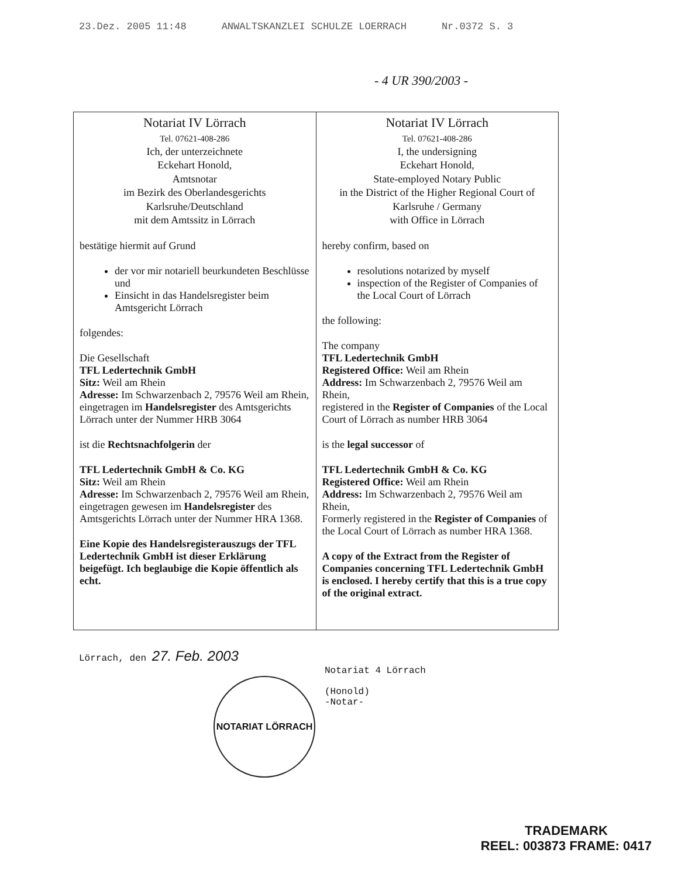23.Dez. 2005 11:48 ANWALTSKANZLEI SCHULZE LOERRACH Nr.0372 S. 3
- 4 UR 390/2003 -
| Notariat IV Lörrach Tel. 07621-408-286 Ich, der unterzeichnete Eckehart Honold, Amtsnotar im Bezirk des Oberlandesgerichts Karlsruhe/Deutschland mit dem Amtssitz in Lörrach bestätige hiermit auf Grund der vor mir notariell beurkundeten Beschlüsse und Einsicht in das Handelsregister beim Amtsgericht Lörrach folgendes: Die Gesellschaft TFL Ledertechnik GmbH Sitz: Weil am Rhein Adresse: Im Schwarzenbach 2, 79576 Weil am Rhein, eingetragen im Handelsregister des Amtsgerichts Lörrach unter der Nummer HRB 3064 ist die Rechtsnachfolgerin der TFL Ledertechnik GmbH & Co. KG Sitz: Weil am Rhein Adresse: Im Schwarzenbach 2, 79576 Weil am Rhein, eingetragen gewesen im Handelsregister des Amtsgerichts Lörrach unter der Nummer HRA 1368. Eine Kopie des Handelsregisterauszugs der TFL Ledertechnik GmbH ist dieser Erklärung beigefügt. Ich beglaubige die Kopie öffentlich als echt. | Notariat IV Lörrach Tel. 07621-408-286 I, the undersigning Eckehart Honold, State-employed Notary Public in the District of the Higher Regional Court of Karlsruhe / Germany with Office in Lörrach hereby confirm, based on resolutions notarized by myself inspection of the Register of Companies of the Local Court of Lörrach the following: The company TFL Ledertechnik GmbH Registered Office: Weil am Rhein Address: Im Schwarzenbach 2, 79576 Weil am Rhein, registered in the Register of Companies of the Local Court of Lörrach as number HRB 3064 is the legal successor of TFL Ledertechnik GmbH & Co. KG Registered Office: Weil am Rhein Address: Im Schwarzenbach 2, 79576 Weil am Rhein, Formerly registered in the Register of Companies of the Local Court of Lörrach as number HRA 1368. A copy of the Extract from the Register of Companies concerning TFL Ledertechnik GmbH is enclosed. I hereby certify that this is a true copy of the original extract. |
Lörrach, den 27. Feb. 2003
NOTARIAT LÖRRACH
Notariat 4 Lörrach
(Honold)
-Notar-
TRADEMARK
REEL: 003873 FRAME: 0417